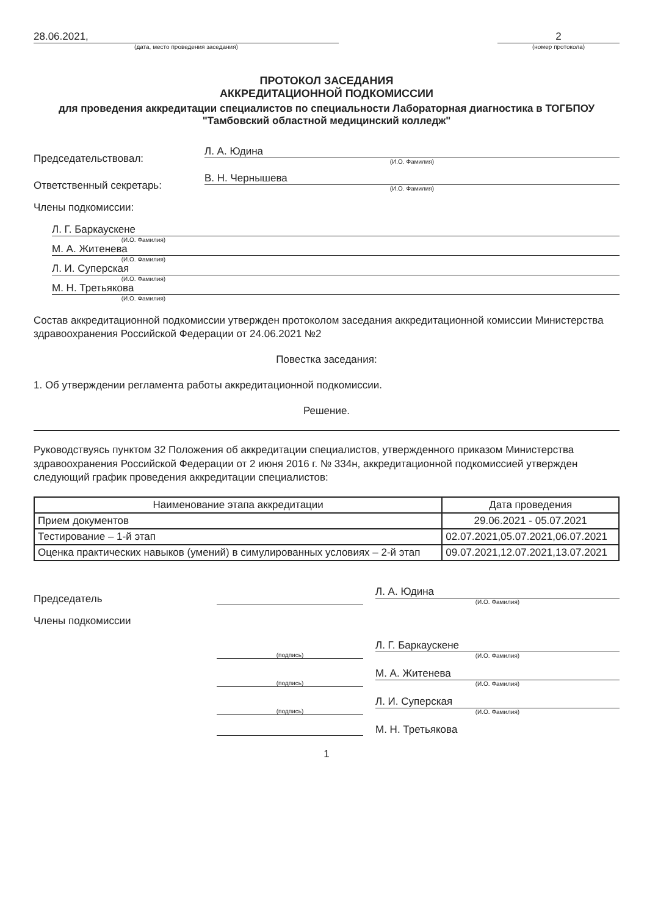28.06.2021,
(дата, место проведения заседания)
2
(номер протокола)
ПРОТОКОЛ ЗАСЕДАНИЯ
АККРЕДИТАЦИОННОЙ ПОДКОМИССИИ
для проведения аккредитации специалистов по специальности Лабораторная диагностика в ТОГБПОУ "Тамбовский областной медицинский колледж"
Председательствовал:
Л. А. Юдина
(И.О. Фамилия)
Ответственный секретарь:
В. Н. Чернышева
(И.О. Фамилия)
Члены подкомиссии:
Л. Г. Баркаускене
(И.О. Фамилия)
М. А. Житенева
(И.О. Фамилия)
Л. И. Суперская
(И.О. Фамилия)
М. Н. Третьякова
(И.О. Фамилия)
Состав аккредитационной подкомиссии утвержден протоколом заседания аккредитационной комиссии Министерства здравоохранения Российской Федерации от 24.06.2021 №2
Повестка заседания:
1. Об утверждении регламента работы аккредитационной подкомиссии.
Решение.
Руководствуясь пунктом 32 Положения об аккредитации специалистов, утвержденного приказом Министерства здравоохранения Российской Федерации от 2 июня 2016 г. № 334н, аккредитационной подкомиссией утвержден следующий график проведения аккредитации специалистов:
| Наименование этапа аккредитации | Дата проведения |
| --- | --- |
| Прием документов | 29.06.2021 - 05.07.2021 |
| Тестирование – 1-й этап | 02.07.2021,05.07.2021,06.07.2021 |
| Оценка практических навыков (умений) в симулированных условиях – 2-й этап | 09.07.2021,12.07.2021,13.07.2021 |
Председатель
Л. А. Юдина
(И.О. Фамилия)
Члены подкомиссии
(подпись)
Л. Г. Баркаускене
(И.О. Фамилия)
(подпись)
М. А. Житенева
(И.О. Фамилия)
(подпись)
Л. И. Суперская
(И.О. Фамилия)
М. Н. Третьякова
1